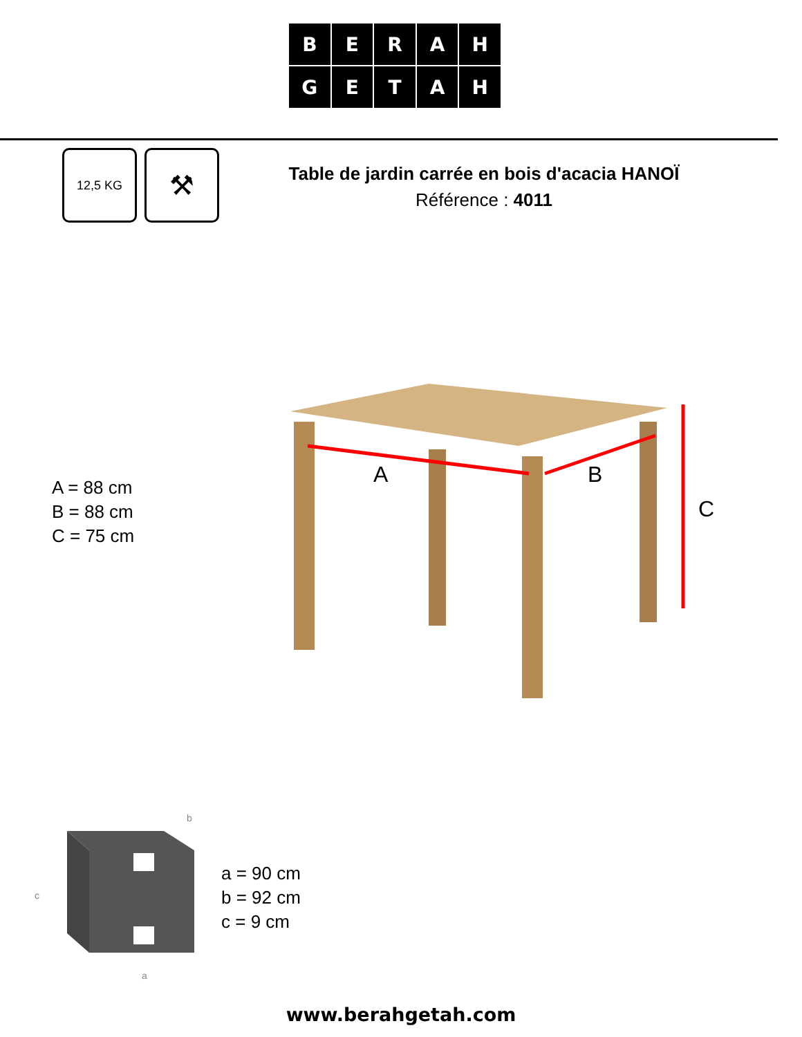BERAH
GETAH
12,5 KG ⚒
Table de jardin carrée en bois d'acacia HANOÏ
Référence : 4011
A B
C
A = 88 cm
B = 88 cm
C = 75 cm
c
a
b
a = 90 cm
b = 92 cm
c = 9 cm
www.berahgetah.com